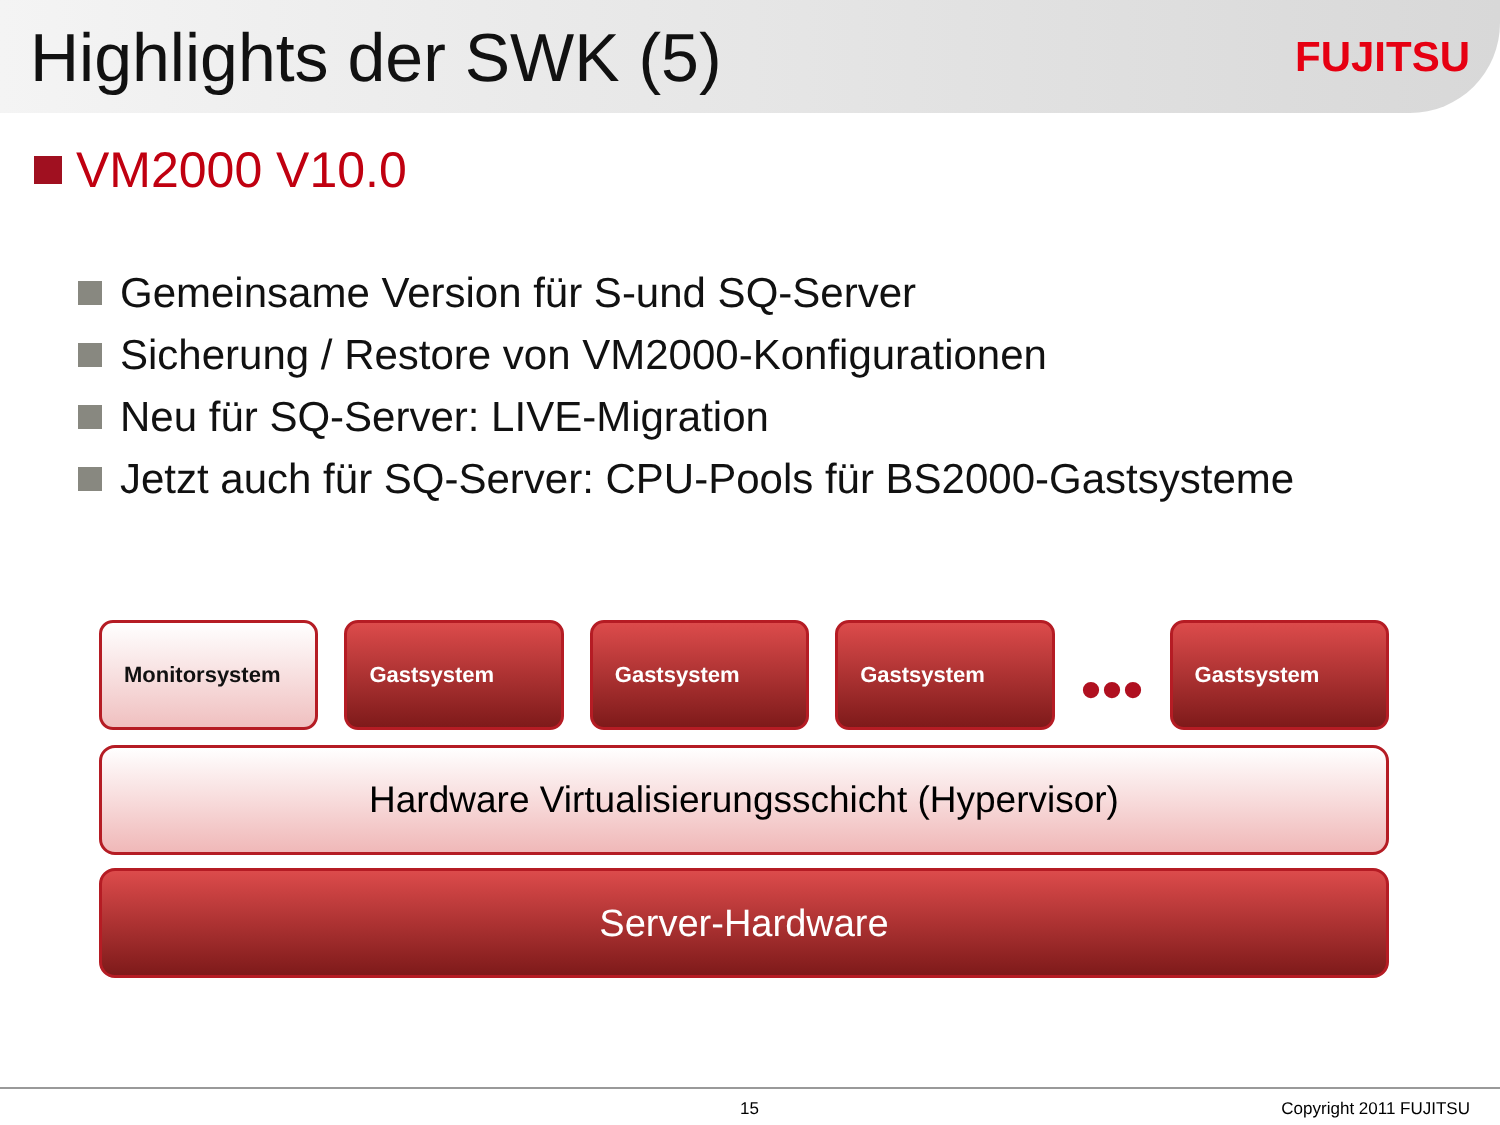Highlights der SWK (5)
FUJITSU
VM2000 V10.0
Gemeinsame Version für S-und SQ-Server
Sicherung / Restore von VM2000-Konfigurationen
Neu für SQ-Server: LIVE-Migration
Jetzt auch für SQ-Server: CPU-Pools für BS2000-Gastsysteme
Monitorsystem Gastsystem Gastsystem Gastsystem
•••
Gastsystem
Hardware Virtualisierungsschicht (Hypervisor)
Server-Hardware
15 Copyright 2011 FUJITSU